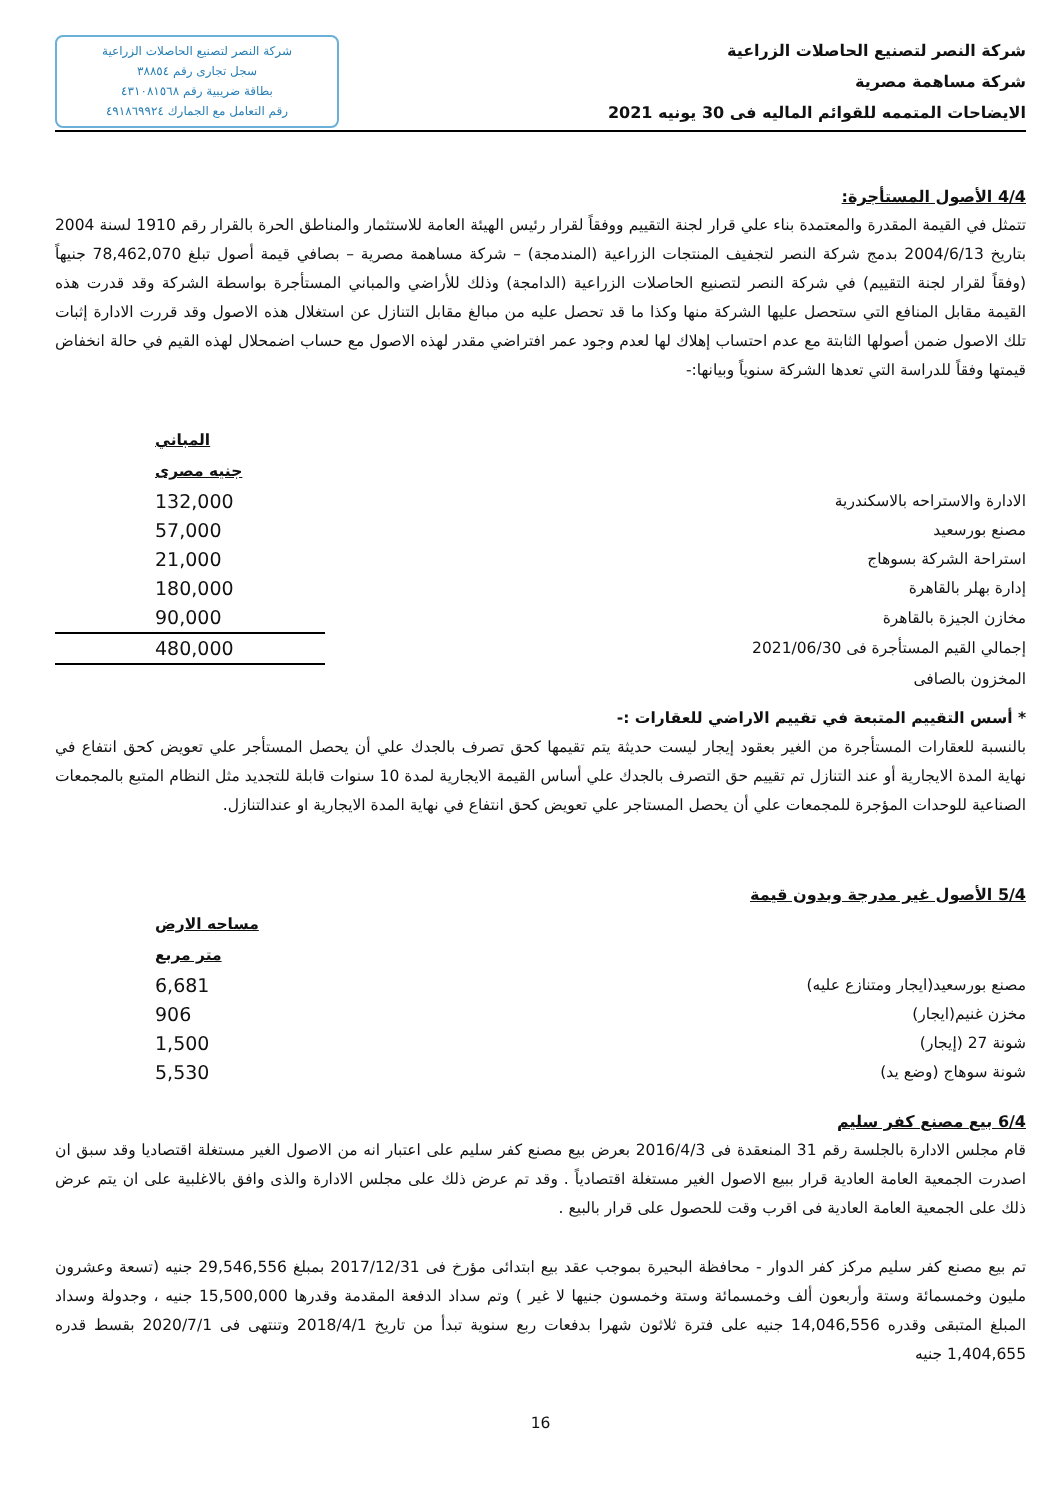شركة النصر لتصنيع الحاصلات الزراعية
شركة مساهمة مصرية
الايضاحات المتممه للقوائم الماليه فى 30 يونيه 2021
شركة النصر لتصنيع الحاصلات الزراعية
سجل تجارى رقم ٣٨٨٥٤
بطاقة ضريبية رقم ٤٣١٠٨١٥٦٨
رقم التعامل مع الجمارك ٤٩١٨٦٩٩٢٤
4/4 الأصول المستأجرة:
تتمثل في القيمة المقدرة والمعتمدة بناء علي قرار لجنة التقييم ووفقاً لقرار رئيس الهيئة العامة للاستثمار والمناطق الحرة بالقرار رقم 1910 لسنة 2004 بتاريخ 2004/6/13 بدمج شركة النصر لتجفيف المنتجات الزراعية (المندمجة) – شركة مساهمة مصرية – بصافي قيمة أصول تبلغ 78,462,070 جنيهاً (وفقاً لقرار لجنة التقييم) في شركة النصر لتصنيع الحاصلات الزراعية (الدامجة) وذلك للأراضي والمباني المستأجرة بواسطة الشركة وقد قدرت هذه القيمة مقابل المنافع التي ستحصل عليها الشركة منها وكذا ما قد تحصل عليه من مبالغ مقابل التنازل عن استغلال هذه الاصول وقد قررت الادارة إثبات تلك الاصول ضمن أصولها الثابتة مع عدم احتساب إهلاك لها لعدم وجود عمر افتراضي مقدر لهذه الاصول مع حساب اضمحلال لهذه القيم في حالة انخفاض قيمتها وفقاً للدراسة التي تعدها الشركة سنوياً وبيانها:-
| | المباني |
| | جنيه مصرى |
| الادارة والاستراحه بالاسكندرية | 132,000 |
| مصنع بورسعيد | 57,000 |
| استراحة الشركة بسوهاج | 21,000 |
| إدارة بهلر بالقاهرة | 180,000 |
| مخازن الجيزة بالقاهرة | 90,000 |
| إجمالي القيم المستأجرة فى 2021/06/30 | 480,000 |
| المخزون بالصافى | |
* أسس التقييم المتبعة في تقييم الاراضي للعقارات :-
بالنسبة للعقارات المستأجرة من الغير بعقود إيجار ليست حديثة يتم تقيمها كحق تصرف بالجدك علي أن يحصل المستأجر علي تعويض كحق انتفاع في نهاية المدة الايجارية أو عند التنازل تم تقييم حق التصرف بالجدك علي أساس القيمة الايجارية لمدة 10 سنوات قابلة للتجديد مثل النظام المتبع بالمجمعات الصناعية للوحدات المؤجرة للمجمعات علي أن يحصل المستاجر علي تعويض كحق انتفاع في نهاية المدة الايجارية او عندالتنازل.
5/4 الأصول غير مدرجة وبدون قيمة
| | مساحه الارض |
| | متر مربع |
| مصنع بورسعيد(ايجار ومتنازع عليه) | 6,681 |
| مخزن غنيم(ايجار) | 906 |
| شونة 27 (إيجار) | 1,500 |
| شونة سوهاج (وضع يد) | 5,530 |
6/4 بيع مصنع كفر سليم
قام مجلس الادارة بالجلسة رقم 31 المنعقدة فى 2016/4/3 بعرض بيع مصنع كفر سليم على اعتبار انه من الاصول الغير مستغلة اقتصاديا وقد سبق ان اصدرت الجمعية العامة العادية قرار ببيع الاصول الغير مستغلة اقتصادياً . وقد تم عرض ذلك على مجلس الادارة والذى وافق بالاغلبية على ان يتم عرض ذلك على الجمعية العامة العادية فى اقرب وقت للحصول على قرار بالبيع .
تم بيع مصنع كفر سليم مركز كفر الدوار - محافظة البحيرة بموجب عقد بيع ابتدائى مؤرخ فى 2017/12/31 بمبلغ 29,546,556 جنيه (تسعة وعشرون مليون وخمسمائة وستة وأربعون ألف وخمسمائة وستة وخمسون جنيها لا غير ) وتم سداد الدفعة المقدمة وقدرها 15,500,000 جنيه ، وجدولة وسداد المبلغ المتبقى وقدره 14,046,556 جنيه على فترة ثلاثون شهرا بدفعات ربع سنوية تبدأ من تاريخ 2018/4/1 وتنتهى فى 2020/7/1 بقسط قدره 1,404,655 جنيه
16